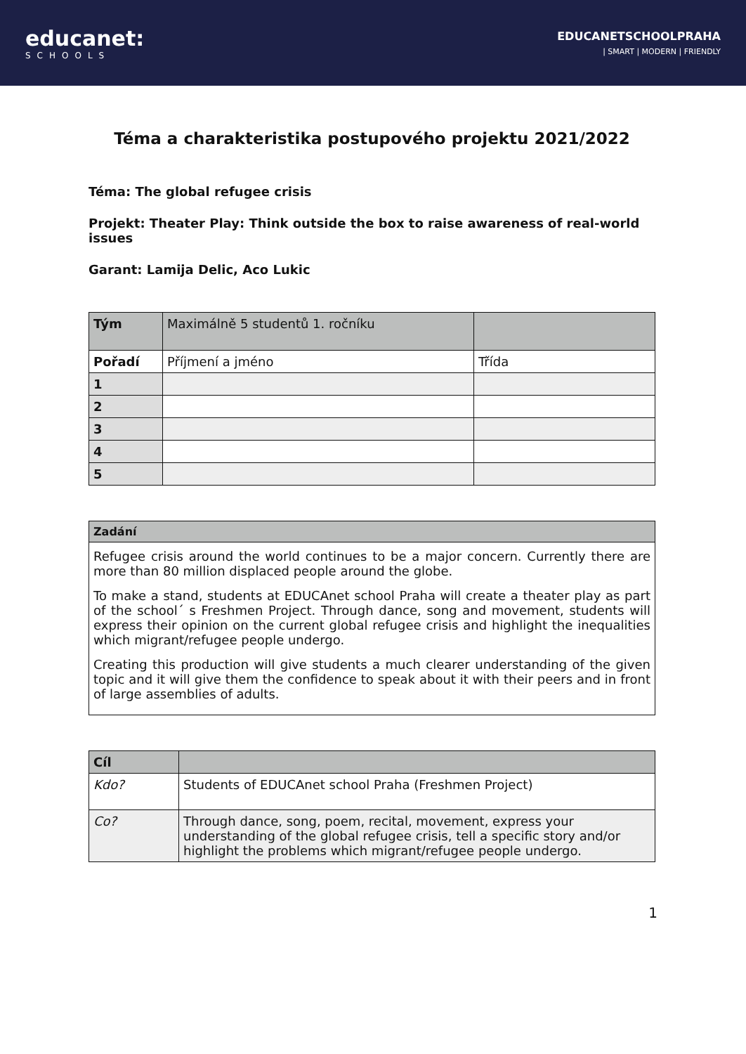educanet:
SCHOOLS
EDUCANETSCHOOLPRAHA
| SMART | MODERN | FRIENDLY
Téma a charakteristika postupového projektu 2021/2022
Téma: The global refugee crisis
Projekt: Theater Play: Think outside the box to raise awareness of real-world issues
Garant: Lamija Delic, Aco Lukic
| Tým | Maximálně 5 studentů 1. ročníku | |
| Pořadí | Příjmení a jméno | Třída |
| 1 | | |
| 2 | | |
| 3 | | |
| 4 | | |
| 5 | | |
| Zadání |
| --- |
| Refugee crisis around the world continues to be a major concern. Currently there are more than 80 million displaced people around the globe. To make a stand, students at EDUCAnet school Praha will create a theater play as part of the school´ s Freshmen Project. Through dance, song and movement, students will express their opinion on the current global refugee crisis and highlight the inequalities which migrant/refugee people undergo. Creating this production will give students a much clearer understanding of the given topic and it will give them the confidence to speak about it with their peers and in front of large assemblies of adults. |
| Cíl | |
| Kdo? | Students of EDUCAnet school Praha (Freshmen Project) |
| Co? | Through dance, song, poem, recital, movement, express your understanding of the global refugee crisis, tell a specific story and/or highlight the problems which migrant/refugee people undergo. |
1